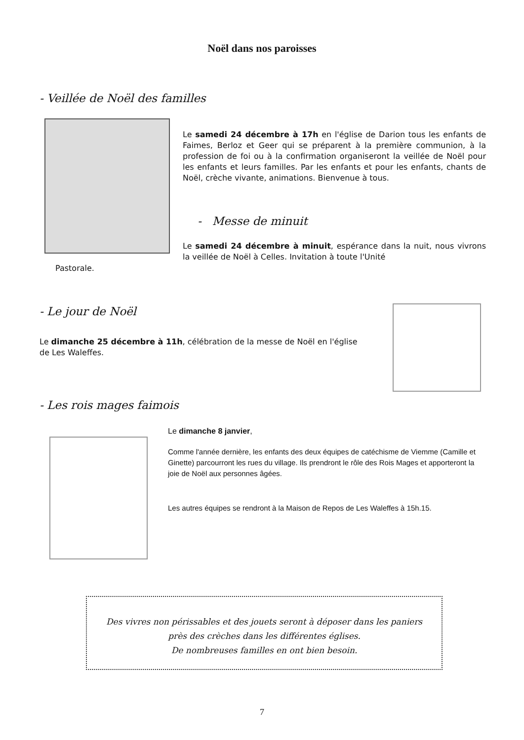Noël dans nos paroisses
- Veillée de Noël des familles
Le samedi 24 décembre à 17h en l'église de Darion tous les enfants de Faimes, Berloz et Geer qui se préparent à la première communion, à la profession de foi ou à la confirmation organiseront la veillée de Noël pour les enfants et leurs familles. Par les enfants et pour les enfants, chants de Noël, crèche vivante, animations. Bienvenue à tous.
- Messe de minuit
Le samedi 24 décembre à minuit, espérance dans la nuit, nous vivrons la veillée de Noël à Celles. Invitation à toute l'Unité
Pastorale.
- Le jour de Noël
Le dimanche 25 décembre à 11h, célébration de la messe de Noël en l'église de Les Waleffes.
- Les rois mages faimois
Le dimanche 8 janvier,
Comme l'année dernière, les enfants des deux équipes de catéchisme de Viemme (Camille et Ginette) parcourront les rues du village. Ils prendront le rôle des Rois Mages et apporteront la joie de Noël aux personnes âgées.
Les autres équipes se rendront à la Maison de Repos de Les Waleffes à 15h.15.
Des vivres non périssables et des jouets seront à déposer dans les paniers
près des crèches dans les différentes églises.
De nombreuses familles en ont bien besoin.
7